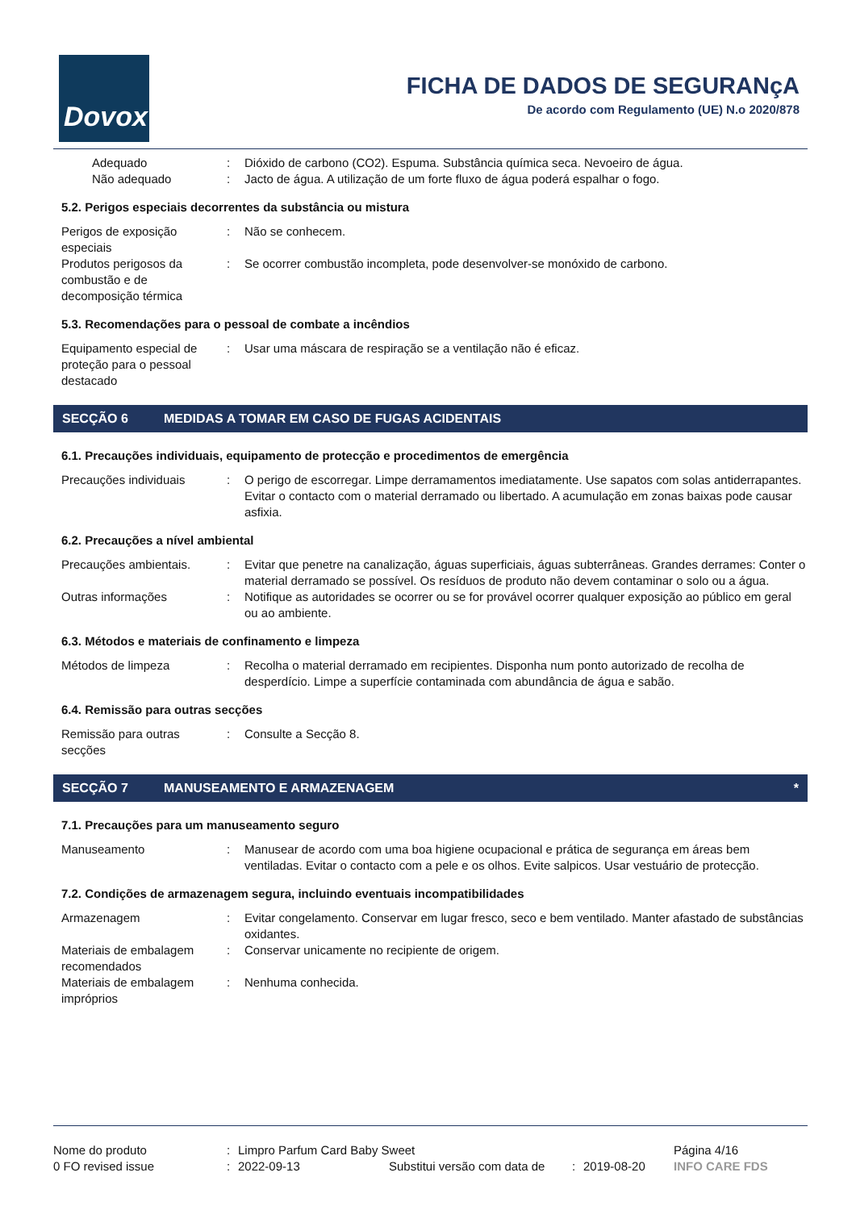Dovox
FICHA DE DADOS DE SEGURANçA
De acordo com Regulamento (UE) N.o 2020/878
Adequado : Dióxido de carbono (CO2). Espuma. Substância química seca. Nevoeiro de água.
Não adequado : Jacto de água. A utilização de um forte fluxo de água poderá espalhar o fogo.
5.2. Perigos especiais decorrentes da substância ou mistura
Perigos de exposição especiais
: Não se conhecem.
Produtos perigosos da combustão e de decomposição térmica
: Se ocorrer combustão incompleta, pode desenvolver-se monóxido de carbono.
5.3. Recomendações para o pessoal de combate a incêndios
Equipamento especial de proteção para o pessoal destacado
: Usar uma máscara de respiração se a ventilação não é eficaz.
SECÇÃO 6
MEDIDAS A TOMAR EM CASO DE FUGAS ACIDENTAIS
6.1. Precauções individuais, equipamento de protecção e procedimentos de emergência
Precauções individuais : O perigo de escorregar. Limpe derramamentos imediatamente. Use sapatos com solas antiderrapantes. Evitar o contacto com o material derramado ou libertado. A acumulação em zonas baixas pode causar asfixia.
6.2. Precauções a nível ambiental
Precauções ambientais. : Evitar que penetre na canalização, águas superficiais, águas subterrâneas. Grandes derrames: Conter o material derramado se possível. Os resíduos de produto não devem contaminar o solo ou a água.
Outras informações : Notifique as autoridades se ocorrer ou se for provável ocorrer qualquer exposição ao público em geral ou ao ambiente.
6.3. Métodos e materiais de confinamento e limpeza
Métodos de limpeza : Recolha o material derramado em recipientes. Disponha num ponto autorizado de recolha de desperdício. Limpe a superfície contaminada com abundância de água e sabão.
6.4. Remissão para outras secções
Remissão para outras secções
: Consulte a Secção 8.
SECÇÃO 7 MANUSEAMENTO E ARMAZENAGEM *
7.1. Precauções para um manuseamento seguro
Manuseamento : Manusear de acordo com uma boa higiene ocupacional e prática de segurança em áreas bem ventiladas. Evitar o contacto com a pele e os olhos. Evite salpicos. Usar vestuário de protecção.
7.2. Condições de armazenagem segura, incluindo eventuais incompatibilidades
Armazenagem : Evitar congelamento. Conservar em lugar fresco, seco e bem ventilado. Manter afastado de substâncias oxidantes.
Materiais de embalagem recomendados
: Conservar unicamente no recipiente de origem.
Materiais de embalagem impróprios
: Nenhuma conhecida.
Nome do produto : Limpro Parfum Card Baby Sweet Página 4/16
0 FO revised issue : 2022-09-13 Substitui versão com data de
: 2019-08-20 INFO CARE FDS